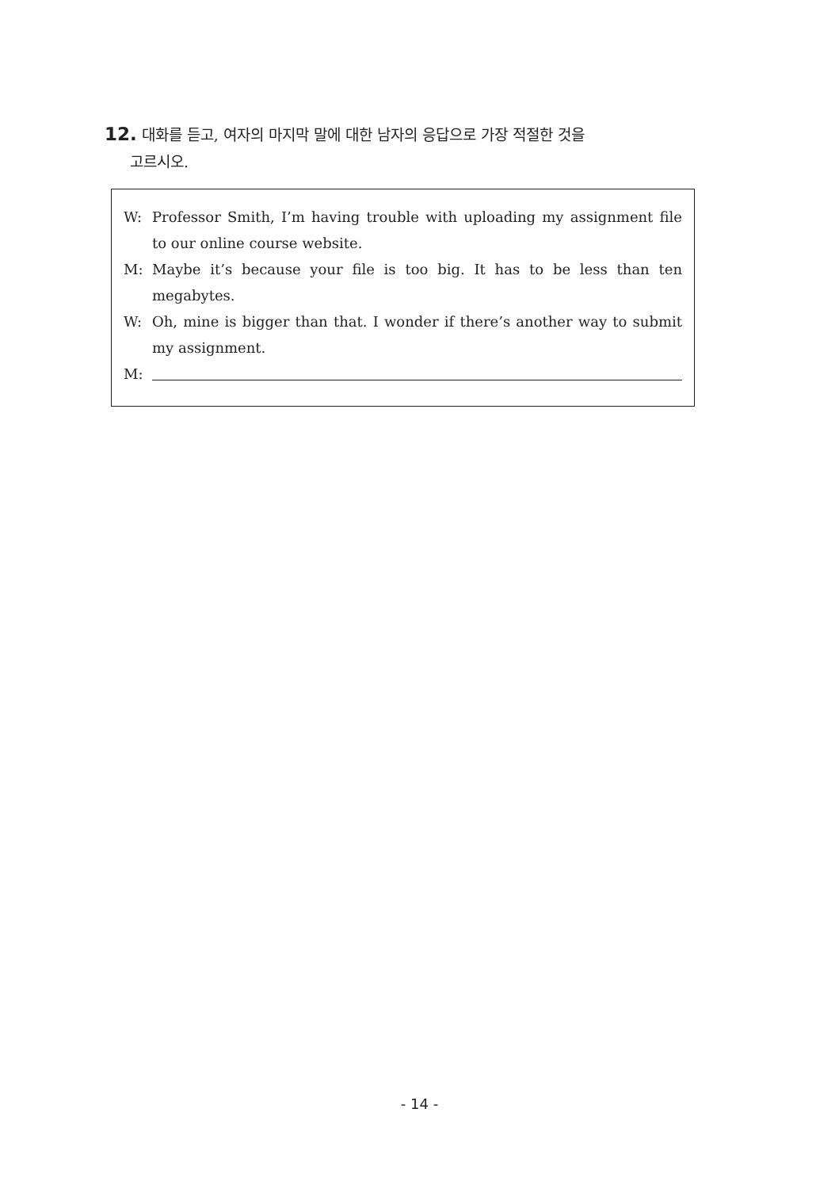12. 대화를 듣고, 여자의 마지막 말에 대한 남자의 응답으로 가장 적절한 것을
고르시오.
W: Professor Smith, I’m having trouble with uploading my assignment file to our online course website.
M: Maybe it’s because your file is too big. It has to be less than ten megabytes.
W: Oh, mine is bigger than that. I wonder if there’s another way to submit my assignment.
M:
- 14 -